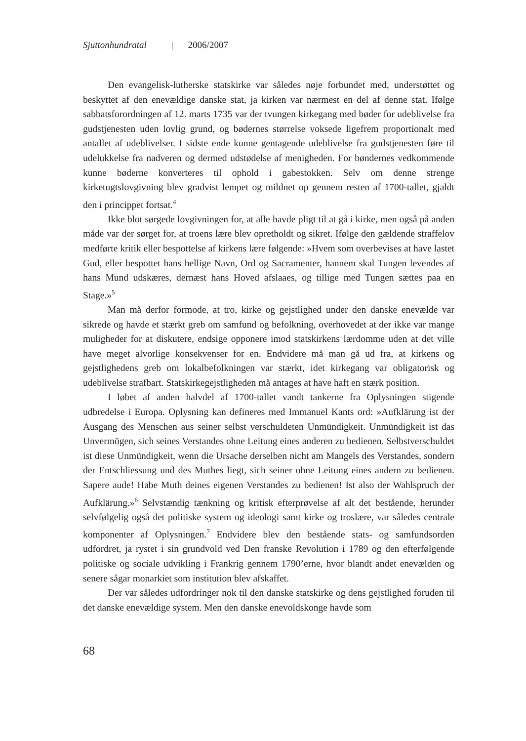Sjuttonhundratal | 2006/2007
Den evangelisk-lutherske statskirke var således nøje forbundet med, understøttet og beskyttet af den enevældige danske stat, ja kirken var nærmest en del af denne stat. Ifølge sabbatsforordningen af 12. marts 1735 var der tvungen kirkegang med bøder for udeblivelse fra gudstjenesten uden lovlig grund, og bødernes størrelse voksede ligefrem proportionalt med antallet af udeblivelser. I sidste ende kunne gentagende udeblivelse fra gudstjenesten føre til udelukkelse fra nadveren og dermed udstødelse af menigheden. For bøndernes vedkommende kunne bøderne konverteres til ophold i gabestokken. Selv om denne strenge kirketugtslovgivning blev gradvist lempet og mildnet op gennem resten af 1700-tallet, gjaldt den i princippet fortsat.<sup>4</sup>
Ikke blot sørgede lovgivningen for, at alle havde pligt til at gå i kirke, men også på anden måde var der sørget for, at troens lære blev opretholdt og sikret. Ifølge den gældende straffelov medførte kritik eller bespottelse af kirkens lære følgende: »Hvem som overbevises at have lastet Gud, eller bespottet hans hellige Navn, Ord og Sacramenter, hannem skal Tungen levendes af hans Mund udskæres, dernæst hans Hoved afslaaes, og tillige med Tungen sættes paa en Stage.»<sup>5</sup>
Man må derfor formode, at tro, kirke og gejstlighed under den danske enevælde var sikrede og havde et stærkt greb om samfund og befolkning, overhovedet at der ikke var mange muligheder for at diskutere, endsige opponere imod statskirkens lærdomme uden at det ville have meget alvorlige konsekvenser for en. Endvidere må man gå ud fra, at kirkens og gejstlighedens greb om lokalbefolkningen var stærkt, idet kirkegang var obligatorisk og udeblivelse strafbart. Statskirkegejstligheden må antages at have haft en stærk position.
I løbet af anden halvdel af 1700-tallet vandt tankerne fra Oplysningen stigende udbredelse i Europa. Oplysning kan defineres med Immanuel Kants ord: »Aufklärung ist der Ausgang des Menschen aus seiner selbst verschuldeten Unmündigkeit. Unmündigkeit ist das Unvermögen, sich seines Verstandes ohne Leitung eines anderen zu bedienen. Selbstverschuldet ist diese Unmündigkeit, wenn die Ursache derselben nicht am Mangels des Verstandes, sondern der Entschliessung und des Muthes liegt, sich seiner ohne Leitung eines andern zu bedienen. Sapere aude! Habe Muth deines eigenen Verstandes zu bedienen! Ist also der Wahlspruch der Aufklärung.»<sup>6</sup> Selvstændig tænkning og kritisk efterprøvelse af alt det bestående, herunder selvfølgelig også det politiske system og ideologi samt kirke og troslære, var således centrale komponenter af Oplysningen.<sup>7</sup> Endvidere blev den bestående stats- og samfundsorden udfordret, ja rystet i sin grundvold ved Den franske Revolution i 1789 og den efterfølgende politiske og sociale udvikling i Frankrig gennem 1790’erne, hvor blandt andet enevælden og senere sågar monarkiet som institution blev afskaffet.
Der var således udfordringer nok til den danske statskirke og dens gejstlighed foruden til det danske enevældige system. Men den danske enevoldskonge havde som
68